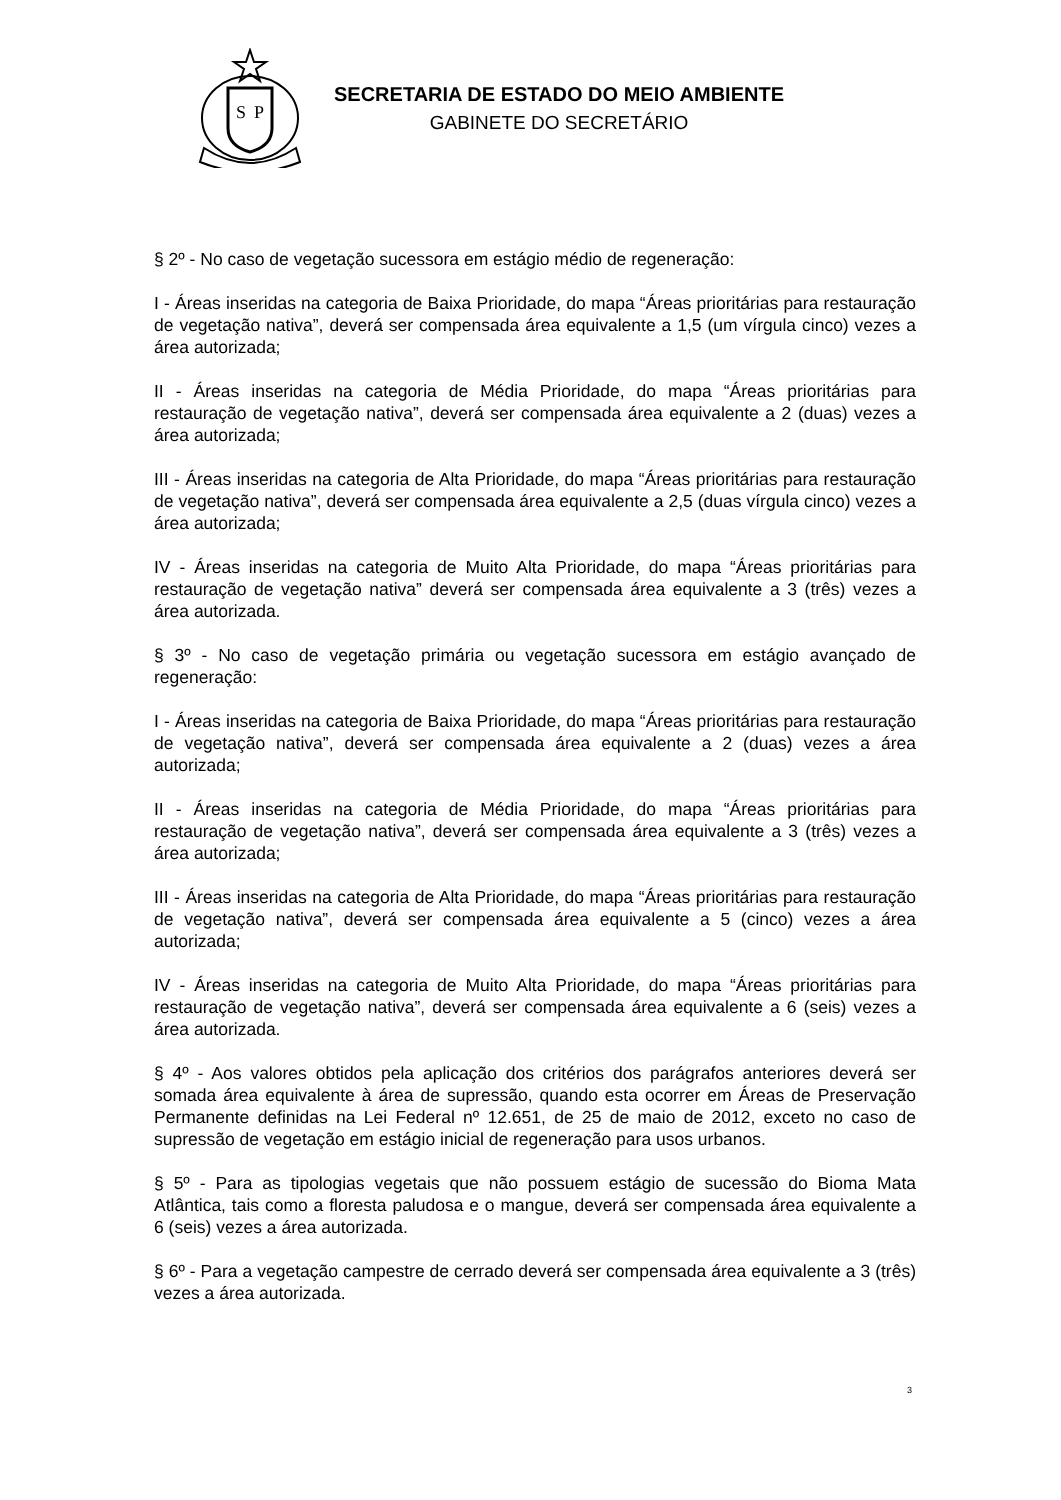S
P
SECRETARIA DE ESTADO DO MEIO AMBIENTE
GABINETE DO SECRETÁRIO
§ 2º - No caso de vegetação sucessora em estágio médio de regeneração:
I - Áreas inseridas na categoria de Baixa Prioridade, do mapa “Áreas prioritárias para restauração de vegetação nativa”, deverá ser compensada área equivalente a 1,5 (um vírgula cinco) vezes a área autorizada;
II - Áreas inseridas na categoria de Média Prioridade, do mapa “Áreas prioritárias para restauração de vegetação nativa”, deverá ser compensada área equivalente a 2 (duas) vezes a área autorizada;
III - Áreas inseridas na categoria de Alta Prioridade, do mapa “Áreas prioritárias para restauração de vegetação nativa”, deverá ser compensada área equivalente a 2,5 (duas vírgula cinco) vezes a área autorizada;
IV - Áreas inseridas na categoria de Muito Alta Prioridade, do mapa “Áreas prioritárias para restauração de vegetação nativa” deverá ser compensada área equivalente a 3 (três) vezes a área autorizada.
§ 3º - No caso de vegetação primária ou vegetação sucessora em estágio avançado de regeneração:
I - Áreas inseridas na categoria de Baixa Prioridade, do mapa “Áreas prioritárias para restauração de vegetação nativa”, deverá ser compensada área equivalente a 2 (duas) vezes a área autorizada;
II - Áreas inseridas na categoria de Média Prioridade, do mapa “Áreas prioritárias para restauração de vegetação nativa”, deverá ser compensada área equivalente a 3 (três) vezes a área autorizada;
III - Áreas inseridas na categoria de Alta Prioridade, do mapa “Áreas prioritárias para restauração de vegetação nativa”, deverá ser compensada área equivalente a 5 (cinco) vezes a área autorizada;
IV - Áreas inseridas na categoria de Muito Alta Prioridade, do mapa “Áreas prioritárias para restauração de vegetação nativa”, deverá ser compensada área equivalente a 6 (seis) vezes a área autorizada.
§ 4º - Aos valores obtidos pela aplicação dos critérios dos parágrafos anteriores deverá ser somada área equivalente à área de supressão, quando esta ocorrer em Áreas de Preservação Permanente definidas na Lei Federal nº 12.651, de 25 de maio de 2012, exceto no caso de supressão de vegetação em estágio inicial de regeneração para usos urbanos.
§ 5º - Para as tipologias vegetais que não possuem estágio de sucessão do Bioma Mata Atlântica, tais como a floresta paludosa e o mangue, deverá ser compensada área equivalente a 6 (seis) vezes a área autorizada.
§ 6º - Para a vegetação campestre de cerrado deverá ser compensada área equivalente a 3 (três) vezes a área autorizada.
3